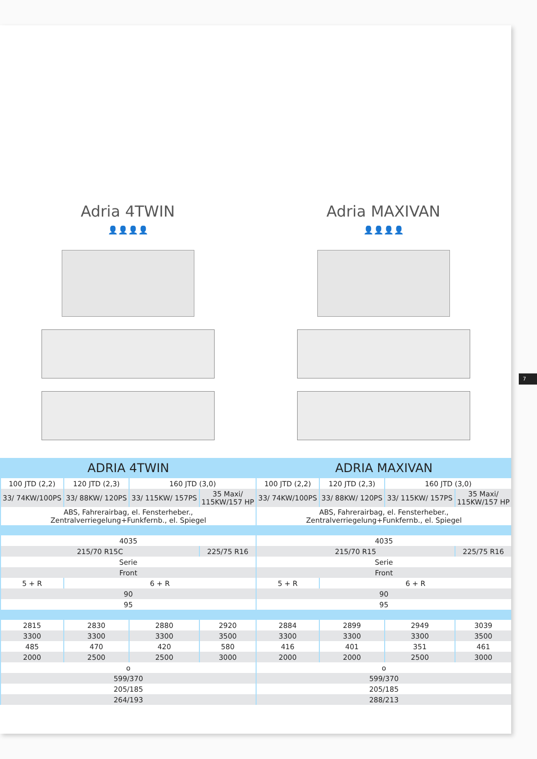Adria 4TWIN
👤👤👤👤
Adria MAXIVAN
👤👤👤👤
| ADRIA 4TWIN | | | | ADRIA MAXIVAN | | | |
| --- | --- | --- | --- | --- | --- | --- | --- |
| 100 JTD (2,2) | 120 JTD (2,3) | 160 JTD (3,0) | | 100 JTD (2,2) | 120 JTD (2,3) | 160 JTD (3,0) | |
| 33/ 74KW/100PS | 33/ 88KW/ 120PS | 33/ 115KW/ 157PS | 35 Maxi/ 115KW/157 HP | 33/ 74KW/100PS | 33/ 88KW/ 120PS | 33/ 115KW/ 157PS | 35 Maxi/ 115KW/157 HP |
| ABS, Fahrerairbag, el. Fensterheber., Zentralverriegelung+Funkfernb., el. Spiegel | | | | ABS, Fahrerairbag, el. Fensterheber., Zentralverriegelung+Funkfernb., el. Spiegel | | | |
| 4035 | | | | 4035 | | | |
| 215/70 R15C | | | 225/75 R16 | 215/70 R15 | | | 225/75 R16 |
| Serie | | | | Serie | | | |
| Front | | | | Front | | | |
| 5 + R | 6 + R | | | 5 + R | 6 + R | | |
| 90 | | | | 90 | | | |
| 95 | | | | 95 | | | |
| 2815 | 2830 | 2880 | 2920 | 2884 | 2899 | 2949 | 3039 |
| 3300 | 3300 | 3300 | 3500 | 3300 | 3300 | 3300 | 3500 |
| 485 | 470 | 420 | 580 | 416 | 401 | 351 | 461 |
| 2000 | 2500 | 2500 | 3000 | 2000 | 2000 | 2500 | 3000 |
| o | | | | o | | | |
| 599/370 | | | | 599/370 | | | |
| 205/185 | | | | 205/185 | | | |
| 264/193 | | | | 288/213 | | | |
7